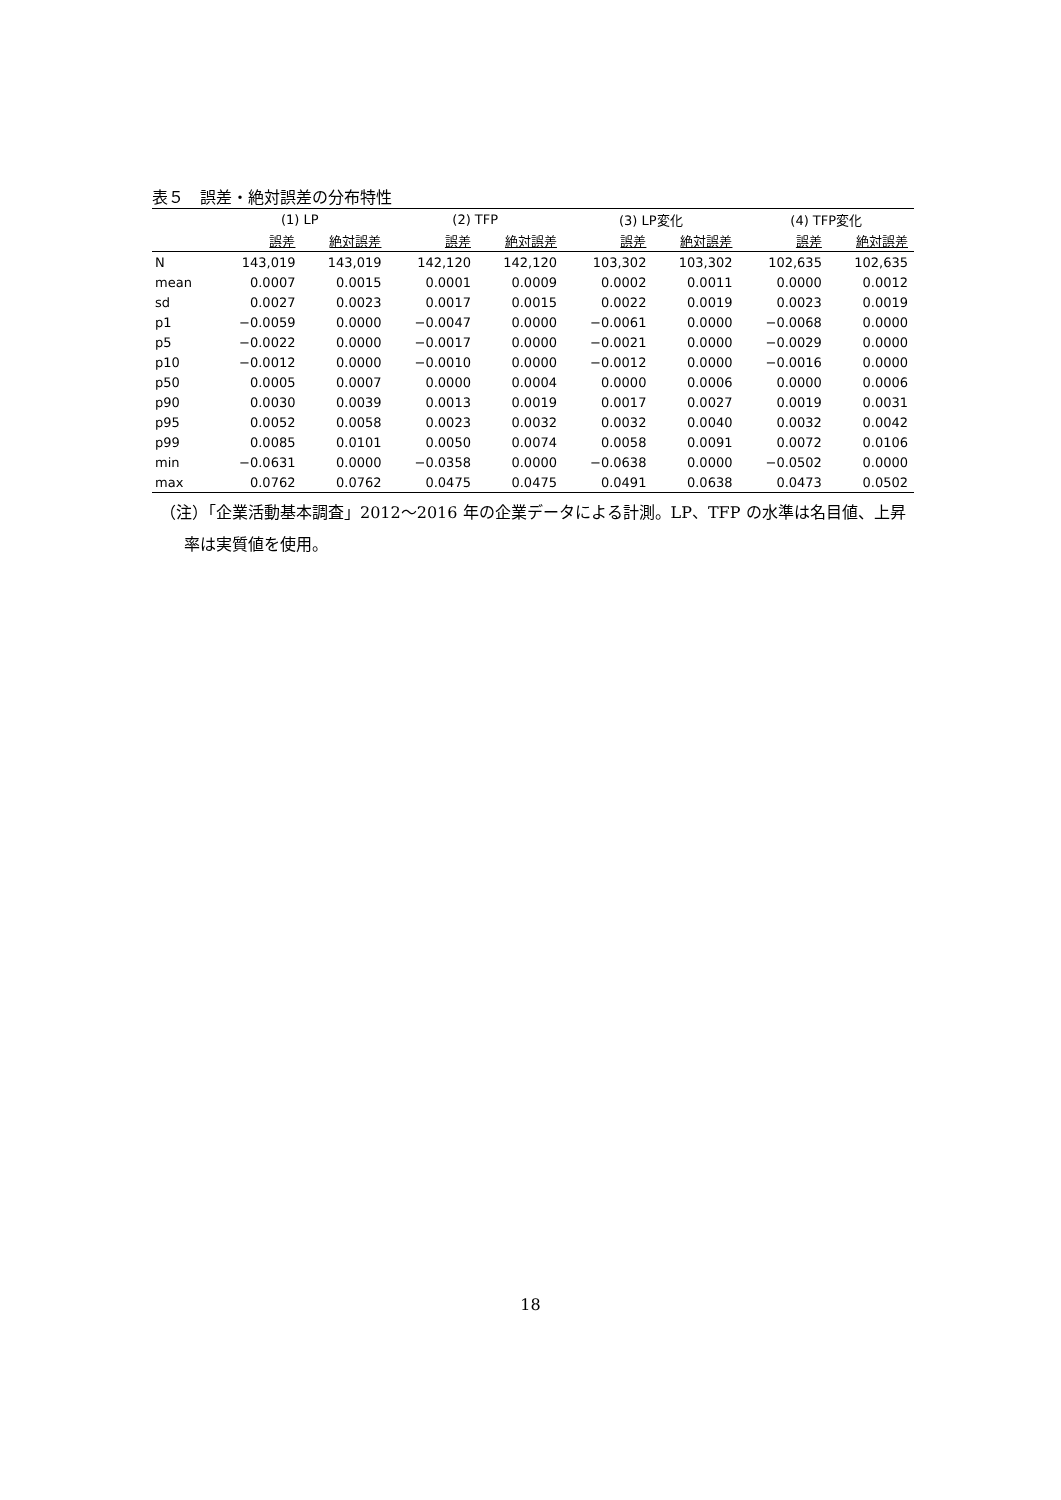表５　誤差・絶対誤差の分布特性
| | (1) LP | | (2) TFP | | (3) LP変化 | | (4) TFP変化 | |
| --- | --- | --- | --- | --- | --- | --- | --- | --- |
| | 誤差 | 絶対誤差 | 誤差 | 絶対誤差 | 誤差 | 絶対誤差 | 誤差 | 絶対誤差 |
| N | 143,019 | 143,019 | 142,120 | 142,120 | 103,302 | 103,302 | 102,635 | 102,635 |
| mean | 0.0007 | 0.0015 | 0.0001 | 0.0009 | 0.0002 | 0.0011 | 0.0000 | 0.0012 |
| sd | 0.0027 | 0.0023 | 0.0017 | 0.0015 | 0.0022 | 0.0019 | 0.0023 | 0.0019 |
| p1 | −0.0059 | 0.0000 | −0.0047 | 0.0000 | −0.0061 | 0.0000 | −0.0068 | 0.0000 |
| p5 | −0.0022 | 0.0000 | −0.0017 | 0.0000 | −0.0021 | 0.0000 | −0.0029 | 0.0000 |
| p10 | −0.0012 | 0.0000 | −0.0010 | 0.0000 | −0.0012 | 0.0000 | −0.0016 | 0.0000 |
| p50 | 0.0005 | 0.0007 | 0.0000 | 0.0004 | 0.0000 | 0.0006 | 0.0000 | 0.0006 |
| p90 | 0.0030 | 0.0039 | 0.0013 | 0.0019 | 0.0017 | 0.0027 | 0.0019 | 0.0031 |
| p95 | 0.0052 | 0.0058 | 0.0023 | 0.0032 | 0.0032 | 0.0040 | 0.0032 | 0.0042 |
| p99 | 0.0085 | 0.0101 | 0.0050 | 0.0074 | 0.0058 | 0.0091 | 0.0072 | 0.0106 |
| min | −0.0631 | 0.0000 | −0.0358 | 0.0000 | −0.0638 | 0.0000 | −0.0502 | 0.0000 |
| max | 0.0762 | 0.0762 | 0.0475 | 0.0475 | 0.0491 | 0.0638 | 0.0473 | 0.0502 |
（注）「企業活動基本調査」2012～2016 年の企業データによる計測。LP、TFP の水準は名目値、上昇率は実質値を使用。
18